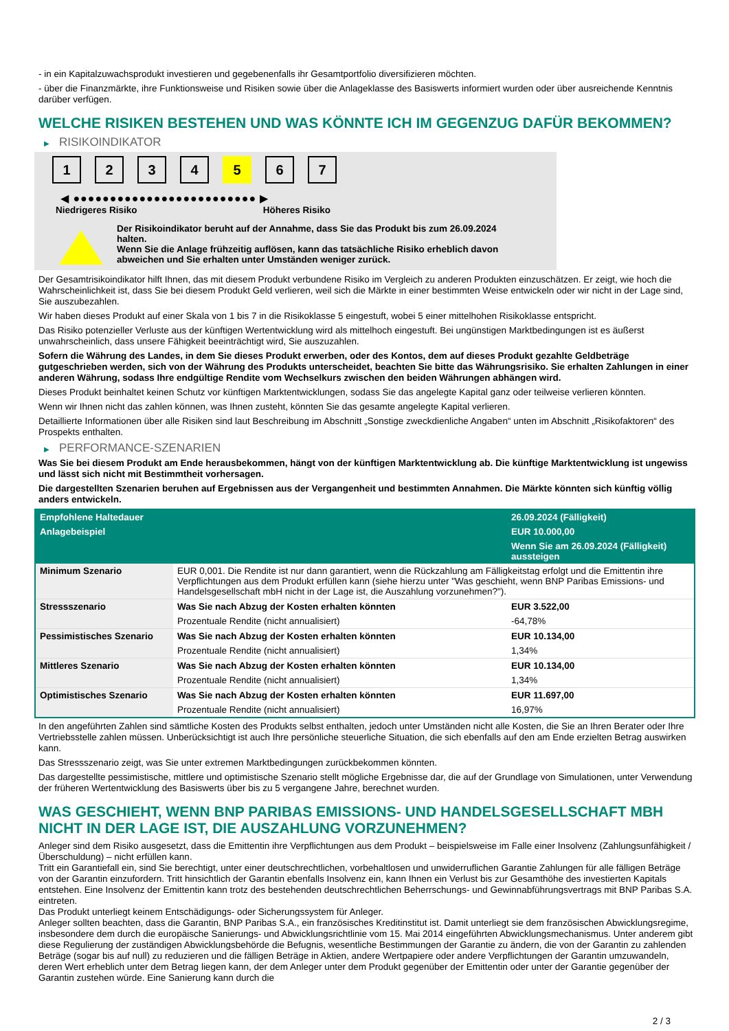- in ein Kapitalzuwachsprodukt investieren und gegebenenfalls ihr Gesamtportfolio diversifizieren möchten.
- über die Finanzmärkte, ihre Funktionsweise und Risiken sowie über die Anlageklasse des Basiswerts informiert wurden oder über ausreichende Kenntnis darüber verfügen.
WELCHE RISIKEN BESTEHEN UND WAS KÖNNTE ICH IM GEGENZUG DAFÜR BEKOMMEN?
▶ RISIKOINDIKATOR
1 2 3 4 5 6 7
◀ ●●●●●●●●●●●●●●●●●●●●●●●●● ▶
Niedrigeres Risiko Höheres Risiko
Der Risikoindikator beruht auf der Annahme, dass Sie das Produkt bis zum 26.09.2024 halten.
Wenn Sie die Anlage frühzeitig auflösen, kann das tatsächliche Risiko erheblich davon abweichen und Sie erhalten unter Umständen weniger zurück.
Der Gesamtrisikoindikator hilft Ihnen, das mit diesem Produkt verbundene Risiko im Vergleich zu anderen Produkten einzuschätzen. Er zeigt, wie hoch die Wahrscheinlichkeit ist, dass Sie bei diesem Produkt Geld verlieren, weil sich die Märkte in einer bestimmten Weise entwickeln oder wir nicht in der Lage sind, Sie auszubezahlen.
Wir haben dieses Produkt auf einer Skala von 1 bis 7 in die Risikoklasse 5 eingestuft, wobei 5 einer mittelhohen Risikoklasse entspricht.
Das Risiko potenzieller Verluste aus der künftigen Wertentwicklung wird als mittelhoch eingestuft. Bei ungünstigen Marktbedingungen ist es äußerst unwahrscheinlich, dass unsere Fähigkeit beeinträchtigt wird, Sie auszuzahlen.
Sofern die Währung des Landes, in dem Sie dieses Produkt erwerben, oder des Kontos, dem auf dieses Produkt gezahlte Geldbeträge gutgeschrieben werden, sich von der Währung des Produkts unterscheidet, beachten Sie bitte das Währungsrisiko. Sie erhalten Zahlungen in einer anderen Währung, sodass Ihre endgültige Rendite vom Wechselkurs zwischen den beiden Währungen abhängen wird.
Dieses Produkt beinhaltet keinen Schutz vor künftigen Marktentwicklungen, sodass Sie das angelegte Kapital ganz oder teilweise verlieren könnten.
Wenn wir Ihnen nicht das zahlen können, was Ihnen zusteht, könnten Sie das gesamte angelegte Kapital verlieren.
Detaillierte Informationen über alle Risiken sind laut Beschreibung im Abschnitt „Sonstige zweckdienliche Angaben“ unten im Abschnitt „Risikofaktoren“ des Prospekts enthalten.
▶ PERFORMANCE-SZENARIEN
Was Sie bei diesem Produkt am Ende herausbekommen, hängt von der künftigen Marktentwicklung ab. Die künftige Marktentwicklung ist ungewiss und lässt sich nicht mit Bestimmtheit vorhersagen.
Die dargestellten Szenarien beruhen auf Ergebnissen aus der Vergangenheit und bestimmten Annahmen. Die Märkte könnten sich künftig völlig anders entwickeln.
| Empfohlene Haltedauer | | 26.09.2024 (Fälligkeit) |
| --- | --- | --- |
| Anlagebeispiel | | EUR 10.000,00 |
| | | Wenn Sie am 26.09.2024 (Fälligkeit) aussteigen |
| Minimum Szenario | EUR 0,001. Die Rendite ist nur dann garantiert, wenn die Rückzahlung am Fälligkeitstag erfolgt und die Emittentin ihre Verpflichtungen aus dem Produkt erfüllen kann (siehe hierzu unter "Was geschieht, wenn BNP Paribas Emissions- und Handelsgesellschaft mbH nicht in der Lage ist, die Auszahlung vorzunehmen?"). | |
| Stressszenario | Was Sie nach Abzug der Kosten erhalten könnten | EUR 3.522,00 |
| | Prozentuale Rendite (nicht annualisiert) | -64,78% |
| Pessimistisches Szenario | Was Sie nach Abzug der Kosten erhalten könnten | EUR 10.134,00 |
| | Prozentuale Rendite (nicht annualisiert) | 1,34% |
| Mittleres Szenario | Was Sie nach Abzug der Kosten erhalten könnten | EUR 10.134,00 |
| | Prozentuale Rendite (nicht annualisiert) | 1,34% |
| Optimistisches Szenario | Was Sie nach Abzug der Kosten erhalten könnten | EUR 11.697,00 |
| | Prozentuale Rendite (nicht annualisiert) | 16,97% |
In den angeführten Zahlen sind sämtliche Kosten des Produkts selbst enthalten, jedoch unter Umständen nicht alle Kosten, die Sie an Ihren Berater oder Ihre Vertriebsstelle zahlen müssen. Unberücksichtigt ist auch Ihre persönliche steuerliche Situation, die sich ebenfalls auf den am Ende erzielten Betrag auswirken kann.
Das Stressszenario zeigt, was Sie unter extremen Marktbedingungen zurückbekommen könnten.
Das dargestellte pessimistische, mittlere und optimistische Szenario stellt mögliche Ergebnisse dar, die auf der Grundlage von Simulationen, unter Verwendung der früheren Wertentwicklung des Basiswerts über bis zu 5 vergangene Jahre, berechnet wurden.
WAS GESCHIEHT, WENN BNP PARIBAS EMISSIONS- UND HANDELSGESELLSCHAFT MBH NICHT IN DER LAGE IST, DIE AUSZAHLUNG VORZUNEHMEN?
Anleger sind dem Risiko ausgesetzt, dass die Emittentin ihre Verpflichtungen aus dem Produkt – beispielsweise im Falle einer Insolvenz (Zahlungsunfähigkeit / Überschuldung) – nicht erfüllen kann.
Tritt ein Garantiefall ein, sind Sie berechtigt, unter einer deutschrechtlichen, vorbehaltlosen und unwiderruflichen Garantie Zahlungen für alle fälligen Beträge von der Garantin einzufordern. Tritt hinsichtlich der Garantin ebenfalls Insolvenz ein, kann Ihnen ein Verlust bis zur Gesamthöhe des investierten Kapitals entstehen. Eine Insolvenz der Emittentin kann trotz des bestehenden deutschrechtlichen Beherrschungs- und Gewinnabführungsvertrags mit BNP Paribas S.A. eintreten.
Das Produkt unterliegt keinem Entschädigungs- oder Sicherungssystem für Anleger.
Anleger sollten beachten, dass die Garantin, BNP Paribas S.A., ein französisches Kreditinstitut ist. Damit unterliegt sie dem französischen Abwicklungsregime, insbesondere dem durch die europäische Sanierungs- und Abwicklungsrichtlinie vom 15. Mai 2014 eingeführten Abwicklungsmechanismus. Unter anderem gibt diese Regulierung der zuständigen Abwicklungsbehörde die Befugnis, wesentliche Bestimmungen der Garantie zu ändern, die von der Garantin zu zahlenden Beträge (sogar bis auf null) zu reduzieren und die fälligen Beträge in Aktien, andere Wertpapiere oder andere Verpflichtungen der Garantin umzuwandeln, deren Wert erheblich unter dem Betrag liegen kann, der dem Anleger unter dem Produkt gegenüber der Emittentin oder unter der Garantie gegenüber der Garantin zustehen würde. Eine Sanierung kann durch die
2 / 3